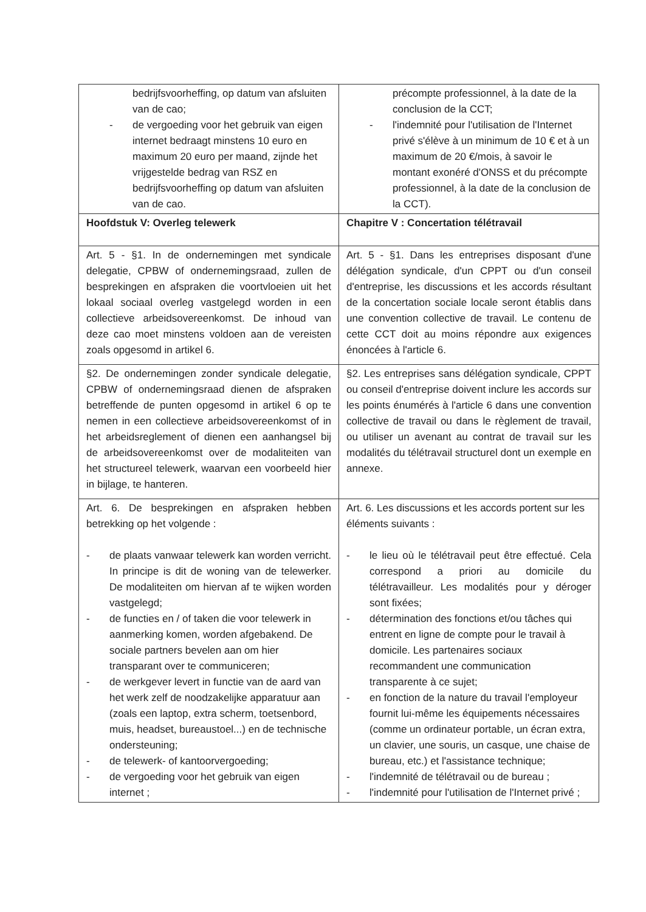| bedrijfsvoorheffing, op datum van afsluiten van de cao; - de vergoeding voor het gebruik van eigen internet bedraagt minstens 10 euro en maximum 20 euro per maand, zijnde het vrijgestelde bedrag van RSZ en bedrijfsvoorheffing op datum van afsluiten van de cao. | précompte professionnel, à la date de la conclusion de la CCT; - l'indemnité pour l'utilisation de l'Internet privé s'élève à un minimum de 10 € et à un maximum de 20 €/mois, à savoir le montant exonéré d'ONSS et du précompte professionnel, à la date de la conclusion de la CCT). |
| Hoofdstuk V: Overleg telewerk | Chapitre V : Concertation télétravail |
| Art. 5 - §1. In de ondernemingen met syndicale delegatie, CPBW of ondernemingsraad, zullen de besprekingen en afspraken die voortvloeien uit het lokaal sociaal overleg vastgelegd worden in een collectieve arbeidsovereenkomst. De inhoud van deze cao moet minstens voldoen aan de vereisten zoals opgesomd in artikel 6. | Art. 5 - §1. Dans les entreprises disposant d'une délégation syndicale, d'un CPPT ou d'un conseil d'entreprise, les discussions et les accords résultant de la concertation sociale locale seront établis dans une convention collective de travail. Le contenu de cette CCT doit au moins répondre aux exigences énoncées à l'article 6. |
| §2. De ondernemingen zonder syndicale delegatie, CPBW of ondernemingsraad dienen de afspraken betreffende de punten opgesomd in artikel 6 op te nemen in een collectieve arbeidsovereenkomst of in het arbeidsreglement of dienen een aanhangsel bij de arbeidsovereenkomst over de modaliteiten van het structureel telewerk, waarvan een voorbeeld hier in bijlage, te hanteren. | §2. Les entreprises sans délégation syndicale, CPPT ou conseil d'entreprise doivent inclure les accords sur les points énumérés à l'article 6 dans une convention collective de travail ou dans le règlement de travail, ou utiliser un avenant au contrat de travail sur les modalités du télétravail structurel dont un exemple en annexe. |
| Art. 6. De besprekingen en afspraken hebben betrekking op het volgende : - de plaats vanwaar telewerk kan worden verricht. In principe is dit de woning van de telewerker. De modaliteiten om hiervan af te wijken worden vastgelegd; - de functies en / of taken die voor telewerk in aanmerking komen, worden afgebakend. De sociale partners bevelen aan om hier transparant over te communiceren; - de werkgever levert in functie van de aard van het werk zelf de noodzakelijke apparatuur aan (zoals een laptop, extra scherm, toetsenbord, muis, headset, bureaustoel...) en de technische ondersteuning; - de telewerk- of kantoorvergoeding; - de vergoeding voor het gebruik van eigen internet ; | Art. 6. Les discussions et les accords portent sur les éléments suivants : - le lieu où le télétravail peut être effectué. Cela correspond a priori au domicile du télétravailleur. Les modalités pour y déroger sont fixées; - détermination des fonctions et/ou tâches qui entrent en ligne de compte pour le travail à domicile. Les partenaires sociaux recommandent une communication transparente à ce sujet; - en fonction de la nature du travail l'employeur fournit lui-même les équipements nécessaires (comme un ordinateur portable, un écran extra, un clavier, une souris, un casque, une chaise de bureau, etc.) et l'assistance technique; - l'indemnité de télétravail ou de bureau ; - l'indemnité pour l'utilisation de l'Internet privé ; |